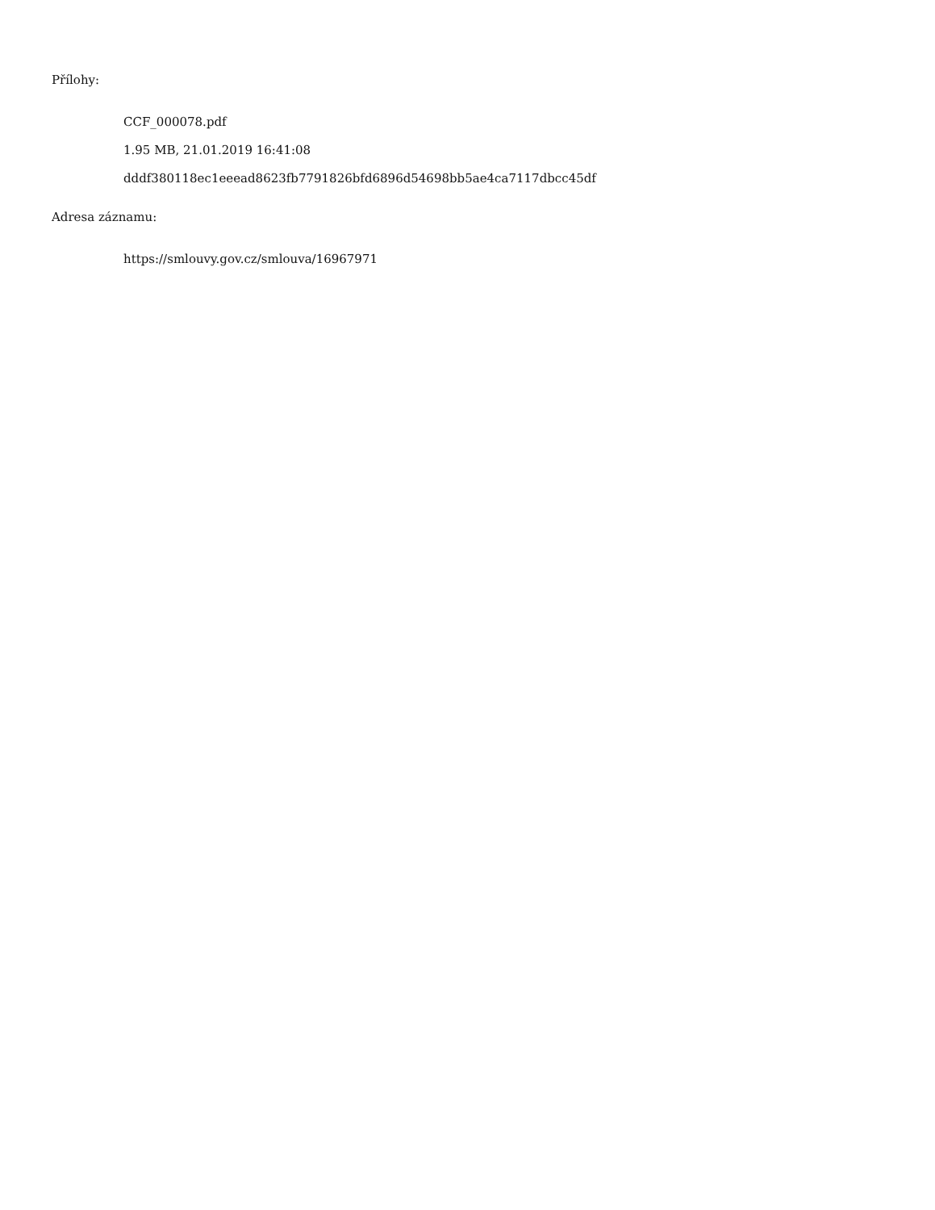Přílohy:
CCF_000078.pdf
1.95 MB, 21.01.2019 16:41:08
dddf380118ec1eeead8623fb7791826bfd6896d54698bb5ae4ca7117dbcc45df
Adresa záznamu:
https://smlouvy.gov.cz/smlouva/16967971